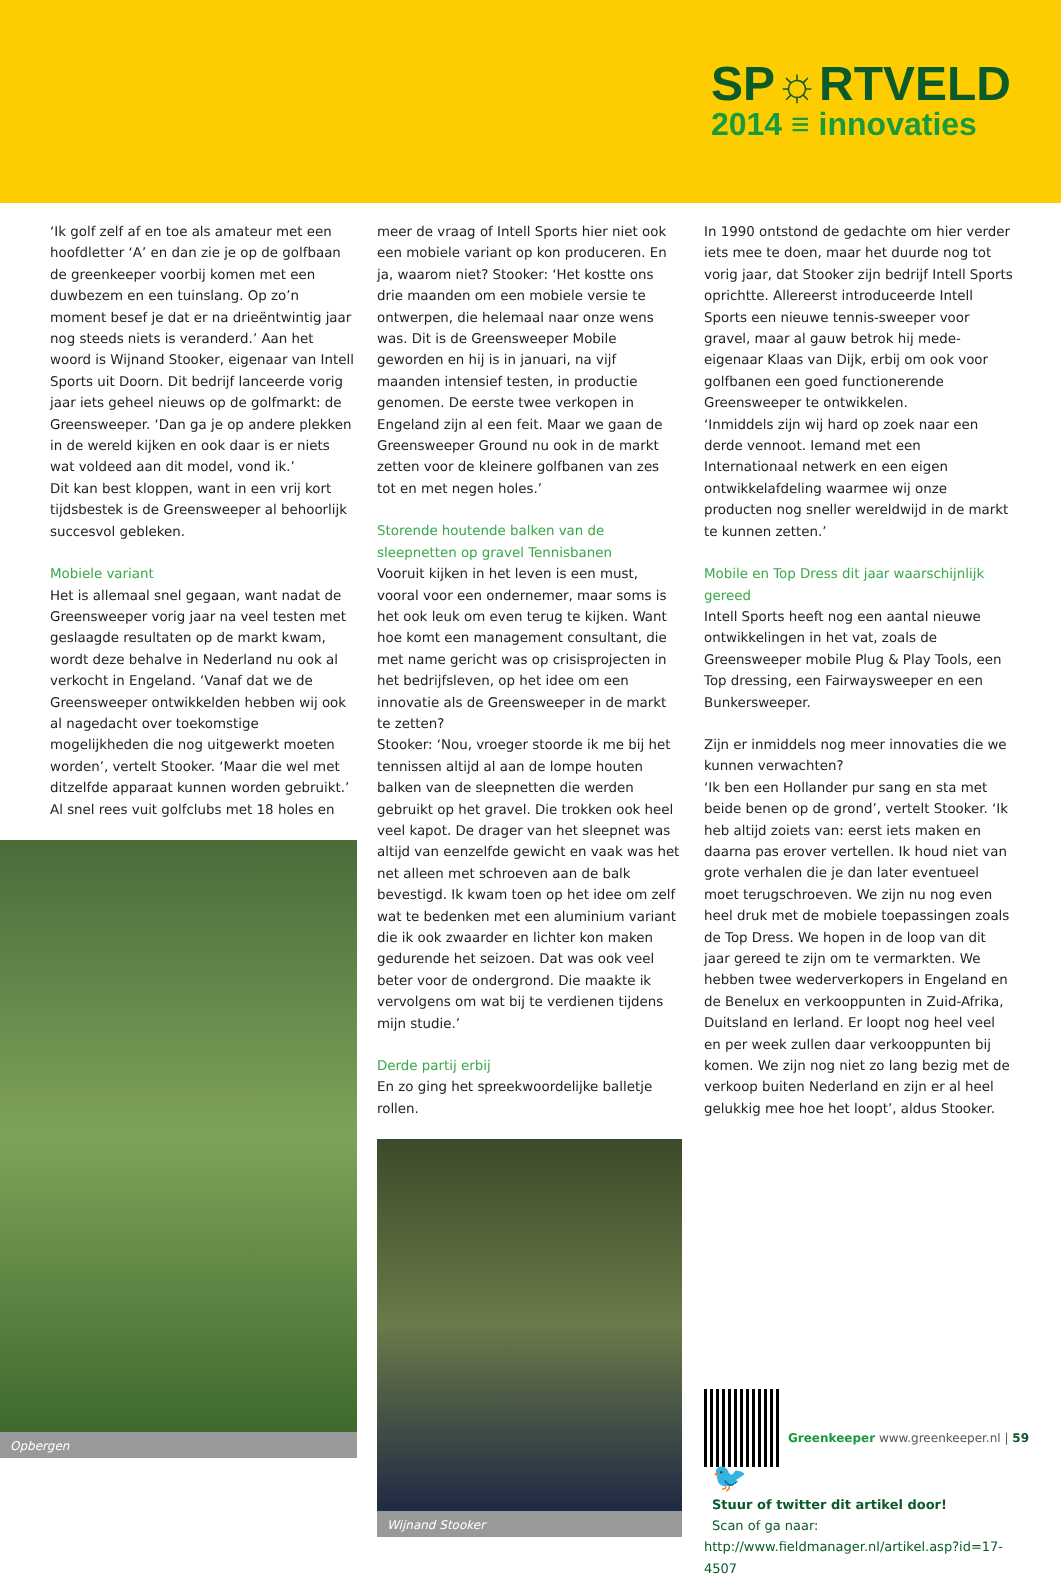SP☼RTVELD
2014 ≡ innovaties
‘Ik golf zelf af en toe als amateur met een hoofdletter ‘A’ en dan zie je op de golfbaan de greenkeeper voorbij komen met een duwbezem en een tuinslang. Op zo’n moment besef je dat er na drieëntwintig jaar nog steeds niets is veranderd.’ Aan het woord is Wijnand Stooker, eigenaar van Intell Sports uit Doorn. Dit bedrijf lanceerde vorig jaar iets geheel nieuws op de golfmarkt: de Greensweeper. ‘Dan ga je op andere plekken in de wereld kijken en ook daar is er niets wat voldeed aan dit model, vond ik.’
Dit kan best kloppen, want in een vrij kort tijdsbestek is de Greensweeper al behoorlijk succesvol gebleken.
Mobiele variant
Het is allemaal snel gegaan, want nadat de Greensweeper vorig jaar na veel testen met geslaagde resultaten op de markt kwam, wordt deze behalve in Nederland nu ook al verkocht in Engeland. ‘Vanaf dat we de Greensweeper ontwikkelden hebben wij ook al nagedacht over toekomstige mogelijkheden die nog uitgewerkt moeten worden’, vertelt Stooker. ‘Maar die wel met ditzelfde apparaat kunnen worden gebruikt.’ Al snel rees vuit golfclubs met 18 holes en
Opbergen
meer de vraag of Intell Sports hier niet ook een mobiele variant op kon produceren. En ja, waarom niet? Stooker: ‘Het kostte ons drie maanden om een mobiele versie te ontwerpen, die helemaal naar onze wens was. Dit is de Greensweeper Mobile geworden en hij is in januari, na vijf maanden intensief testen, in productie genomen. De eerste twee verkopen in Engeland zijn al een feit. Maar we gaan de Greensweeper Ground nu ook in de markt zetten voor de kleinere golfbanen van zes tot en met negen holes.’
Storende houtende balken van de sleepnetten op gravel Tennisbanen
Vooruit kijken in het leven is een must, vooral voor een ondernemer, maar soms is het ook leuk om even terug te kijken. Want hoe komt een management consultant, die met name gericht was op crisisprojecten in het bedrijfsleven, op het idee om een innovatie als de Greensweeper in de markt te zetten?
Stooker: ‘Nou, vroeger stoorde ik me bij het tennissen altijd al aan de lompe houten balken van de sleepnetten die werden gebruikt op het gravel. Die trokken ook heel veel kapot. De drager van het sleepnet was altijd van eenzelfde gewicht en vaak was het net alleen met schroeven aan de balk bevestigd. Ik kwam toen op het idee om zelf wat te bedenken met een aluminium variant die ik ook zwaarder en lichter kon maken gedurende het seizoen. Dat was ook veel beter voor de ondergrond. Die maakte ik vervolgens om wat bij te verdienen tijdens mijn studie.’
Derde partij erbij
En zo ging het spreekwoordelijke balletje rollen.
Wijnand Stooker
In 1990 ontstond de gedachte om hier verder iets mee te doen, maar het duurde nog tot vorig jaar, dat Stooker zijn bedrijf Intell Sports oprichtte. Allereerst introduceerde Intell Sports een nieuwe tennis-sweeper voor gravel, maar al gauw betrok hij mede-eigenaar Klaas van Dijk, erbij om ook voor golfbanen een goed functionerende Greensweeper te ontwikkelen.
‘Inmiddels zijn wij hard op zoek naar een derde vennoot. Iemand met een Internationaal netwerk en een eigen ontwikkelafdeling waarmee wij onze producten nog sneller wereldwijd in de markt te kunnen zetten.’
Mobile en Top Dress dit jaar waarschijnlijk gereed
Intell Sports heeft nog een aantal nieuwe ontwikkelingen in het vat, zoals de Greensweeper mobile Plug & Play Tools, een Top dressing, een Fairwaysweeper en een Bunkersweeper.
Zijn er inmiddels nog meer innovaties die we kunnen verwachten?
‘Ik ben een Hollander pur sang en sta met beide benen op de grond’, vertelt Stooker. ‘Ik heb altijd zoiets van: eerst iets maken en daarna pas erover vertellen. Ik houd niet van grote verhalen die je dan later eventueel moet terugschroeven. We zijn nu nog even heel druk met de mobiele toepassingen zoals de Top Dress. We hopen in de loop van dit jaar gereed te zijn om te vermarkten. We hebben twee wederverkopers in Engeland en de Benelux en verkooppunten in Zuid-Afrika, Duitsland en Ierland. Er loopt nog heel veel en per week zullen daar verkooppunten bij komen. We zijn nog niet zo lang bezig met de verkoop buiten Nederland en zijn er al heel gelukkig mee hoe het loopt’, aldus Stooker.
🐦
Stuur of twitter dit artikel door!
Scan of ga naar:
http://www.fieldmanager.nl/artikel.asp?id=17-4507
Greenkeeper www.greenkeeper.nl | 59